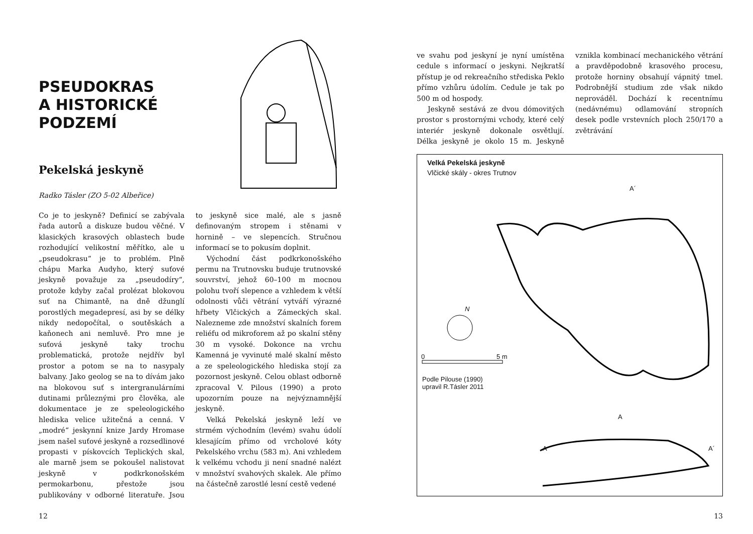PSEUDOKRAS
A HISTORICKÉ
PODZEMÍ
Pekelská jeskyně
Radko Tásler (ZO 5-02 Albeřice)
Co je to jeskyně? Definicí se zabývala řada autorů a diskuze budou věčné. V klasických krasových oblastech bude rozhodující velikostní měřítko, ale u „pseudokrasu“ je to problém. Plně chápu Marka Audyho, který suťové jeskyně považuje za „pseudodíry“, protože kdyby začal prolézat blokovou suť na Chimantě, na dně džunglí porostlých megadepresí, asi by se délky nikdy nedopočítal, o soutěskách a kaňonech ani nemluvě. Pro mne je suťová jeskyně taky trochu problematická, protože nejdřív byl prostor a potom se na to nasypaly balvany. Jako geolog se na to dívám jako na blokovou suť s intergranulárními dutinami průleznými pro člověka, ale dokumentace je ze speleologického hlediska velice užitečná a cenná. V „modré“ jeskynní knize Jardy Hromase jsem našel suťové jeskyně a rozsedlinové propasti v pískovcích Teplických skal, ale marně jsem se pokoušel nalistovat jeskyně v podkrkonošském permokarbonu, přestože jsou publikovány v odborné literatuře. Jsou to jeskyně sice malé, ale s jasně definovaným stropem i stěnami v hornině – ve slepencích. Stručnou informací se to pokusím doplnit.
Východní část podkrkonošského permu na Trutnovsku buduje trutnovské souvrství, jehož 60–100 m mocnou polohu tvoří slepence a vzhledem k větší odolnosti vůči větrání vytváří výrazné hřbety Vlčických a Zámeckých skal. Nalezneme zde množství skalních forem reliéfu od mikroforem až po skalní stěny 30 m vysoké. Dokonce na vrchu Kamenná je vyvinuté malé skalní město a ze speleologického hlediska stojí za pozornost jeskyně. Celou oblast odborně zpracoval V. Pilous (1990) a proto upozorním pouze na nejvýznamnější jeskyně.
Velká Pekelská jeskyně leží ve strmém východním (levém) svahu údolí klesajícím přímo od vrcholové kóty Pekelského vrchu (583 m). Ani vzhledem k velkému vchodu ji není snadné nalézt v množství svahových skalek. Ale přímo na částečně zarostlé lesní cestě vedené
12
ve svahu pod jeskyní je nyní umístěna cedule s informací o jeskyni. Nejkratší přístup je od rekreačního střediska Peklo přímo vzhůru údolím. Cedule je tak po 500 m od hospody.
Jeskyně sestává ze dvou dómovitých prostor s prostornými vchody, které celý interiér jeskyně dokonale osvětlují. Délka jeskyně je okolo 15 m. Jeskyně vznikla kombinací mechanického větrání a pravděpodobně krasového procesu, protože horniny obsahují vápnitý tmel. Podrobnější studium zde však nikdo neprováděl. Dochází k recentnímu (nedávnému) odlamování stropních desek podle vrstevních ploch 250/170 a zvětrávání
Velká Pekelská jeskyně
Vlčické skály - okres Trutnov
A´
0 5 m
N
Podle Pilouse (1990)
upravil R.Tásler 2011
A
A A´
13